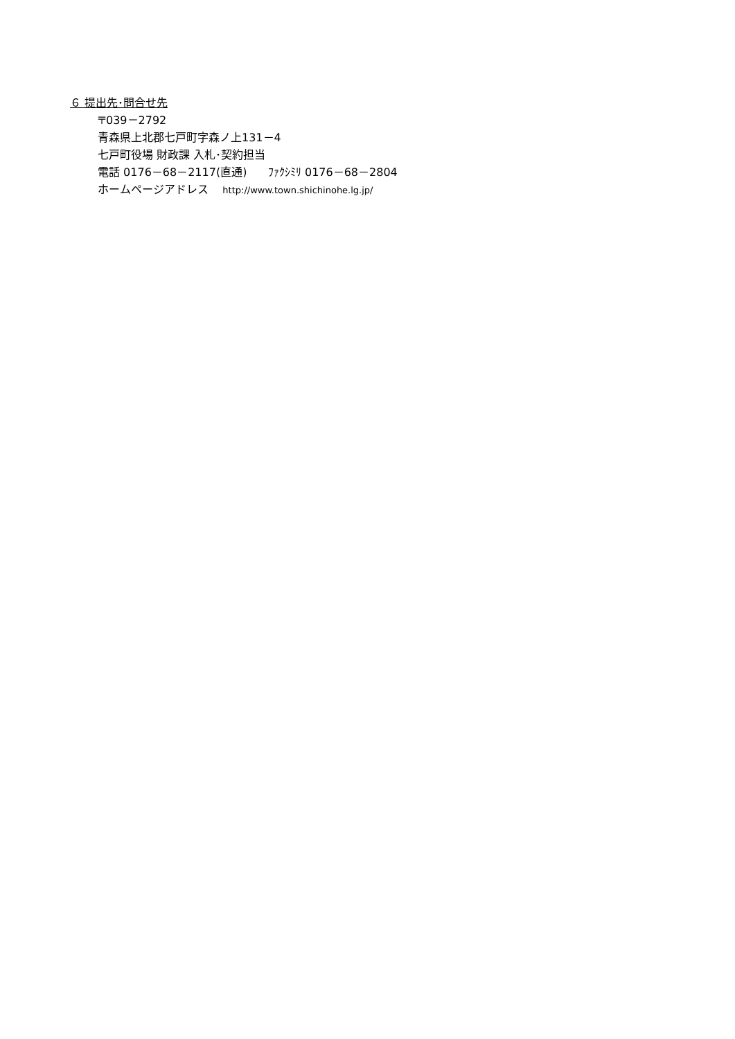６ 提出先･問合せ先
〒039－2792
青森県上北郡七戸町字森ノ上131－4
七戸町役場 財政課 入札･契約担当
電話 0176－68－2117(直通) ﾌｧｸｼﾐﾘ 0176－68－2804
ホームページアドレス http://www.town.shichinohe.lg.jp/